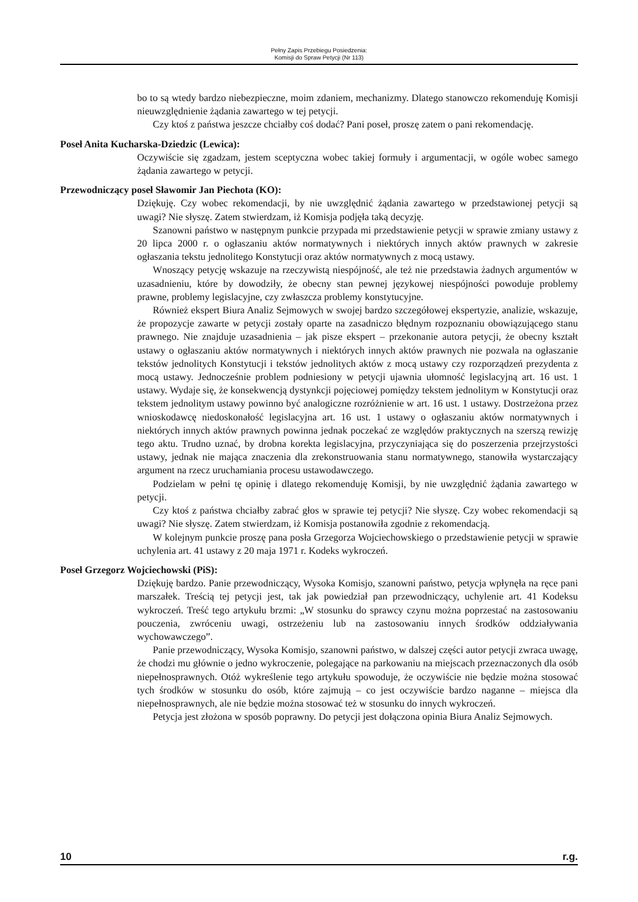Pełny Zapis Przebiegu Posiedzenia:
Komisji do Spraw Petycji (Nr 113)
bo to są wtedy bardzo niebezpieczne, moim zdaniem, mechanizmy. Dlatego stanowczo rekomenduję Komisji nieuwzględnienie żądania zawartego w tej petycji.
Czy ktoś z państwa jeszcze chciałby coś dodać? Pani poseł, proszę zatem o pani rekomendację.
Poseł Anita Kucharska-Dziedzic (Lewica):
Oczywiście się zgadzam, jestem sceptyczna wobec takiej formuły i argumentacji, w ogóle wobec samego żądania zawartego w petycji.
Przewodniczący poseł Sławomir Jan Piechota (KO):
Dziękuję. Czy wobec rekomendacji, by nie uwzględnić żądania zawartego w przedstawionej petycji są uwagi? Nie słyszę. Zatem stwierdzam, iż Komisja podjęła taką decyzję.
Szanowni państwo w następnym punkcie przypada mi przedstawienie petycji w sprawie zmiany ustawy z 20 lipca 2000 r. o ogłaszaniu aktów normatywnych i niektórych innych aktów prawnych w zakresie ogłaszania tekstu jednolitego Konstytucji oraz aktów normatywnych z mocą ustawy.
Wnoszący petycję wskazuje na rzeczywistą niespójność, ale też nie przedstawia żadnych argumentów w uzasadnieniu, które by dowodziły, że obecny stan pewnej językowej niespójności powoduje problemy prawne, problemy legislacyjne, czy zwłaszcza problemy konstytucyjne.
Również ekspert Biura Analiz Sejmowych w swojej bardzo szczegółowej ekspertyzie, analizie, wskazuje, że propozycje zawarte w petycji zostały oparte na zasadniczo błędnym rozpoznaniu obowiązującego stanu prawnego. Nie znajduje uzasadnienia – jak pisze ekspert – przekonanie autora petycji, że obecny kształt ustawy o ogłaszaniu aktów normatywnych i niektórych innych aktów prawnych nie pozwala na ogłaszanie tekstów jednolitych Konstytucji i tekstów jednolitych aktów z mocą ustawy czy rozporządzeń prezydenta z mocą ustawy. Jednocześnie problem podniesiony w petycji ujawnia ułomność legislacyjną art. 16 ust. 1 ustawy. Wydaje się, że konsekwencją dystynkcji pojęciowej pomiędzy tekstem jednolitym w Konstytucji oraz tekstem jednolitym ustawy powinno być analogiczne rozróżnienie w art. 16 ust. 1 ustawy. Dostrzeżona przez wnioskodawcę niedoskonałość legislacyjna art. 16 ust. 1 ustawy o ogłaszaniu aktów normatywnych i niektórych innych aktów prawnych powinna jednak poczekać ze względów praktycznych na szerszą rewizję tego aktu. Trudno uznać, by drobna korekta legislacyjna, przyczyniająca się do poszerzenia przejrzystości ustawy, jednak nie mająca znaczenia dla zrekonstruowania stanu normatywnego, stanowiła wystarczający argument na rzecz uruchamiania procesu ustawodawczego.
Podzielam w pełni tę opinię i dlatego rekomenduję Komisji, by nie uwzględnić żądania zawartego w petycji.
Czy ktoś z państwa chciałby zabrać głos w sprawie tej petycji? Nie słyszę. Czy wobec rekomendacji są uwagi? Nie słyszę. Zatem stwierdzam, iż Komisja postanowiła zgodnie z rekomendacją.
W kolejnym punkcie proszę pana posła Grzegorza Wojciechowskiego o przedstawienie petycji w sprawie uchylenia art. 41 ustawy z 20 maja 1971 r. Kodeks wykroczeń.
Poseł Grzegorz Wojciechowski (PiS):
Dziękuję bardzo. Panie przewodniczący, Wysoka Komisjo, szanowni państwo, petycja wpłynęła na ręce pani marszałek. Treścią tej petycji jest, tak jak powiedział pan przewodniczący, uchylenie art. 41 Kodeksu wykroczeń. Treść tego artykułu brzmi: „W stosunku do sprawcy czynu można poprzestać na zastosowaniu pouczenia, zwróceniu uwagi, ostrzeżeniu lub na zastosowaniu innych środków oddziaływania wychowawczego”.
Panie przewodniczący, Wysoka Komisjo, szanowni państwo, w dalszej części autor petycji zwraca uwagę, że chodzi mu głównie o jedno wykroczenie, polegające na parkowaniu na miejscach przeznaczonych dla osób niepełnosprawnych. Otóż wykreślenie tego artykułu spowoduje, że oczywiście nie będzie można stosować tych środków w stosunku do osób, które zajmują – co jest oczywiście bardzo naganne – miejsca dla niepełnosprawnych, ale nie będzie można stosować też w stosunku do innych wykroczeń.
Petycja jest złożona w sposób poprawny. Do petycji jest dołączona opinia Biura Analiz Sejmowych.
10 r.g.